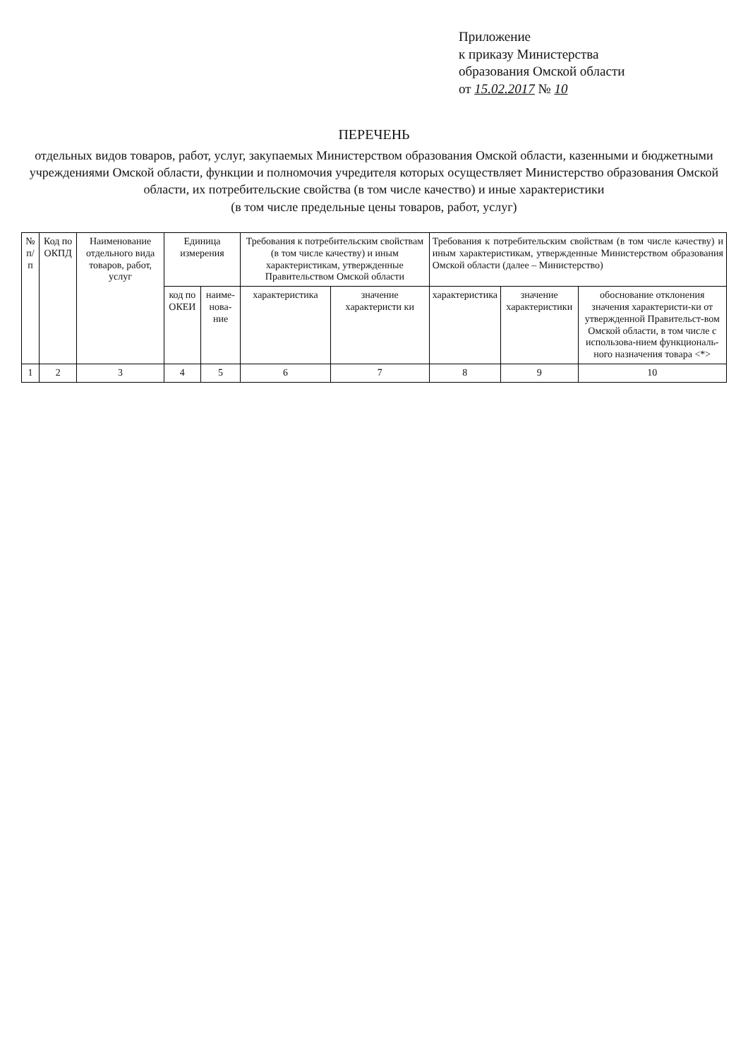Приложение
к приказу Министерства
образования Омской области
от 15.02.2017 № 10
ПЕРЕЧЕНЬ
отдельных видов товаров, работ, услуг, закупаемых Министерством образования Омской области, казенными и бюджетными учреждениями Омской области, функции и полномочия учредителя которых осуществляет Министерство образования Омской области, их потребительские свойства (в том числе качество) и иные характеристики
(в том числе предельные цены товаров, работ, услуг)
| № п/п | Код по ОКПД | Наименование отдельного вида товаров, работ, услуг | Единица измерения | | Требования к потребительским свойствам (в том числе качеству) и иным характеристикам, утвержденные Правительством Омской области | | Требования к потребительским свойствам (в том числе качеству) и иным характеристикам, утвержденные Министерством образования Омской области (далее – Министерство) | | |
| --- | --- | --- | --- | --- | --- | --- | --- | --- | --- |
| | | | код по ОКЕИ | наиме-нова-ние | характеристика | значение характеристи ки | характеристика | значение характеристики | обоснование отклонения значения характеристи-ки от утвержденной Правительст-вом Омской области, в том числе с использова-нием функциональ-ного назначения товара <*> |
| 1 | 2 | 3 | 4 | 5 | 6 | 7 | 8 | 9 | 10 |